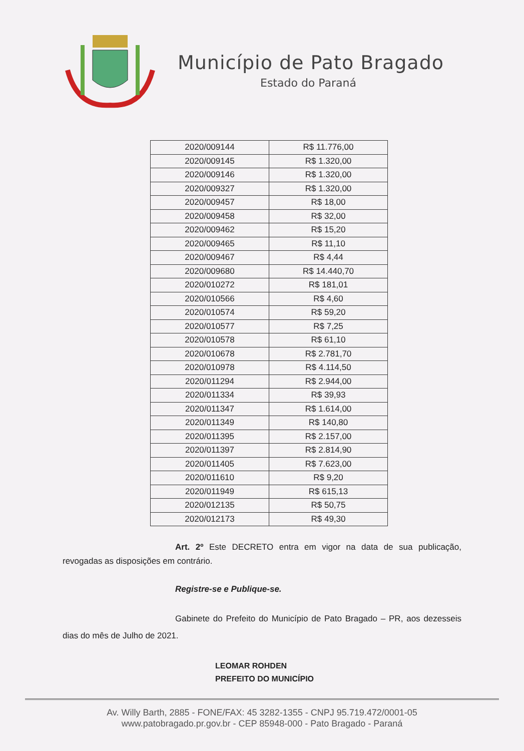Município de Pato Bragado
Estado do Paraná
| 2020/009144 | R$ 11.776,00 |
| 2020/009145 | R$ 1.320,00 |
| 2020/009146 | R$ 1.320,00 |
| 2020/009327 | R$ 1.320,00 |
| 2020/009457 | R$ 18,00 |
| 2020/009458 | R$ 32,00 |
| 2020/009462 | R$ 15,20 |
| 2020/009465 | R$ 11,10 |
| 2020/009467 | R$ 4,44 |
| 2020/009680 | R$ 14.440,70 |
| 2020/010272 | R$ 181,01 |
| 2020/010566 | R$ 4,60 |
| 2020/010574 | R$ 59,20 |
| 2020/010577 | R$ 7,25 |
| 2020/010578 | R$ 61,10 |
| 2020/010678 | R$ 2.781,70 |
| 2020/010978 | R$ 4.114,50 |
| 2020/011294 | R$ 2.944,00 |
| 2020/011334 | R$ 39,93 |
| 2020/011347 | R$ 1.614,00 |
| 2020/011349 | R$ 140,80 |
| 2020/011395 | R$ 2.157,00 |
| 2020/011397 | R$ 2.814,90 |
| 2020/011405 | R$ 7.623,00 |
| 2020/011610 | R$ 9,20 |
| 2020/011949 | R$ 615,13 |
| 2020/012135 | R$ 50,75 |
| 2020/012173 | R$ 49,30 |
Art. 2º Este DECRETO entra em vigor na data de sua publicação, revogadas as disposições em contrário.
Registre-se e Publique-se.
Gabinete do Prefeito do Município de Pato Bragado – PR, aos dezesseis dias do mês de Julho de 2021.
LEOMAR ROHDEN
PREFEITO DO MUNICÍPIO
Av. Willy Barth, 2885 - FONE/FAX: 45 3282-1355 - CNPJ 95.719.472/0001-05
www.patobragado.pr.gov.br - CEP 85948-000 - Pato Bragado - Paraná